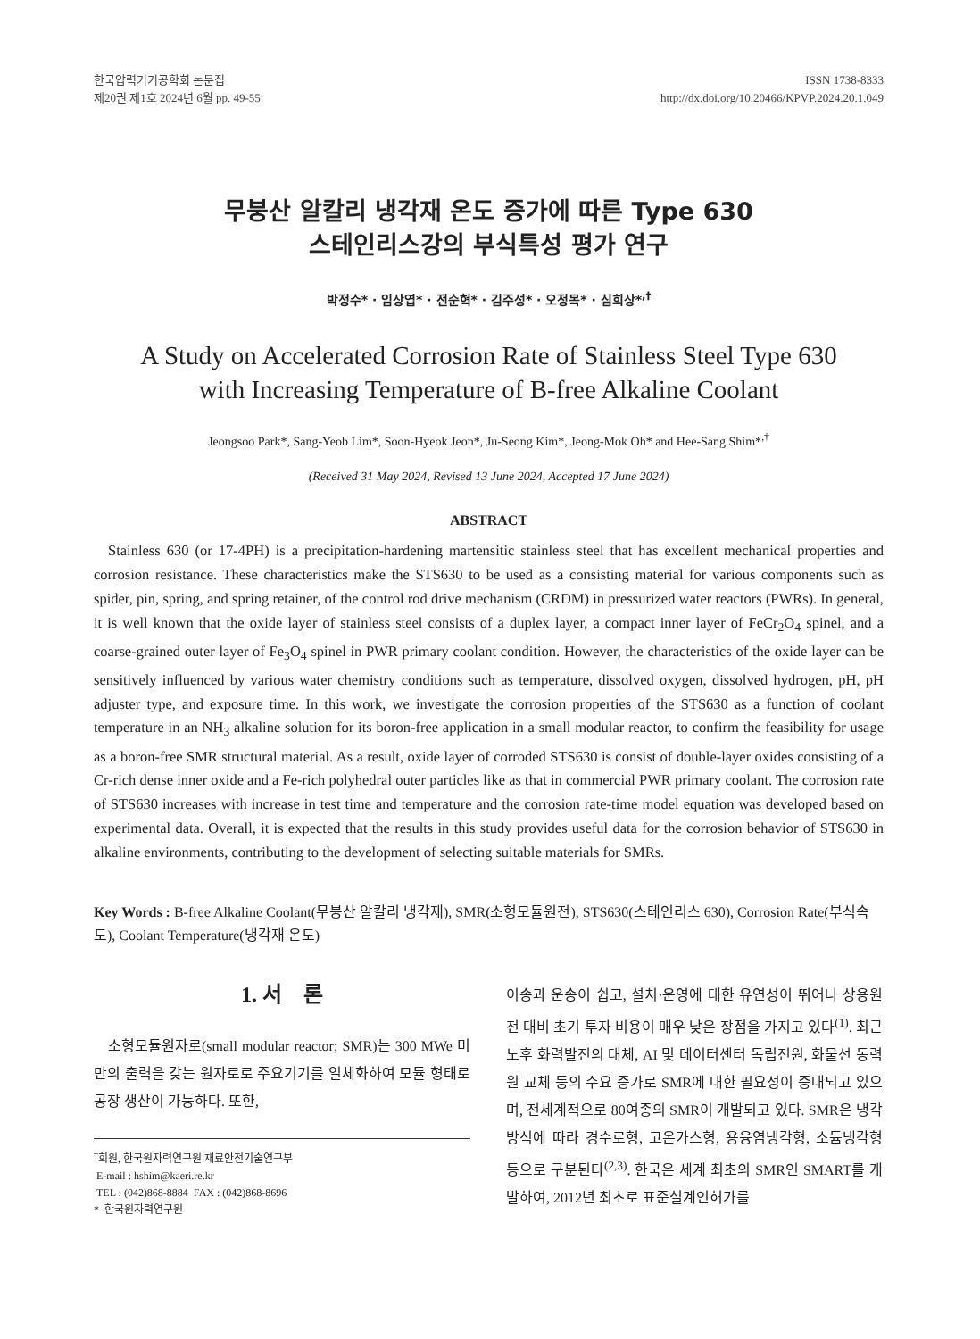한국압력기기공학회 논문집
제20권 제1호 2024년 6월 pp. 49-55
ISSN 1738-8333
http://dx.doi.org/10.20466/KPVP.2024.20.1.049
무붕산 알칼리 냉각재 온도 증가에 따른 Type 630
스테인리스강의 부식특성 평가 연구
박정수* · 임상엽* · 전순혁* · 김주성* · 오정목* · 심희상*<sup>,†</sup>
A Study on Accelerated Corrosion Rate of Stainless Steel Type 630
with Increasing Temperature of B-free Alkaline Coolant
Jeongsoo Park*, Sang-Yeob Lim*, Soon-Hyeok Jeon*, Ju-Seong Kim*, Jeong-Mok Oh* and Hee-Sang Shim*<sup>,†</sup>
(Received 31 May 2024, Revised 13 June 2024, Accepted 17 June 2024)
ABSTRACT
Stainless 630 (or 17-4PH) is a precipitation-hardening martensitic stainless steel that has excellent mechanical properties and corrosion resistance. These characteristics make the STS630 to be used as a consisting material for various components such as spider, pin, spring, and spring retainer, of the control rod drive mechanism (CRDM) in pressurized water reactors (PWRs). In general, it is well known that the oxide layer of stainless steel consists of a duplex layer, a compact inner layer of FeCr<sub>2</sub>O<sub>4</sub> spinel, and a coarse-grained outer layer of Fe<sub>3</sub>O<sub>4</sub> spinel in PWR primary coolant condition. However, the characteristics of the oxide layer can be sensitively influenced by various water chemistry conditions such as temperature, dissolved oxygen, dissolved hydrogen, pH, pH adjuster type, and exposure time. In this work, we investigate the corrosion properties of the STS630 as a function of coolant temperature in an NH<sub>3</sub> alkaline solution for its boron-free application in a small modular reactor, to confirm the feasibility for usage as a boron-free SMR structural material. As a result, oxide layer of corroded STS630 is consist of double-layer oxides consisting of a Cr-rich dense inner oxide and a Fe-rich polyhedral outer particles like as that in commercial PWR primary coolant. The corrosion rate of STS630 increases with increase in test time and temperature and the corrosion rate-time model equation was developed based on experimental data. Overall, it is expected that the results in this study provides useful data for the corrosion behavior of STS630 in alkaline environments, contributing to the development of selecting suitable materials for SMRs.
Key Words : B-free Alkaline Coolant(무붕산 알칼리 냉각재), SMR(소형모듈원전), STS630(스테인리스 630), Corrosion Rate(부식속도), Coolant Temperature(냉각재 온도)
1. 서 론
소형모듈원자로(small modular reactor; SMR)는 300 MWe 미만의 출력을 갖는 원자로로 주요기기를 일체화하여 모듈 형태로 공장 생산이 가능하다. 또한,
<sup>†</sup> 회원, 한국원자력연구원 재료안전기술연구부
E-mail : hshim@kaeri.re.kr
TEL : (042)868-8884 FAX : (042)868-8696
* 한국원자력연구원
이송과 운송이 쉽고, 설치·운영에 대한 유연성이 뛰어나 상용원전 대비 초기 투자 비용이 매우 낮은 장점을 가지고 있다<sup>(1)</sup>. 최근 노후 화력발전의 대체, AI 및 데이터센터 독립전원, 화물선 동력원 교체 등의 수요 증가로 SMR에 대한 필요성이 증대되고 있으며, 전세계적으로 80여종의 SMR이 개발되고 있다. SMR은 냉각방식에 따라 경수로형, 고온가스형, 용융염냉각형, 소듐냉각형 등으로 구분된다<sup>(2,3)</sup>. 한국은 세계 최초의 SMR인 SMART를 개발하여, 2012년 최초로 표준설계인허가를